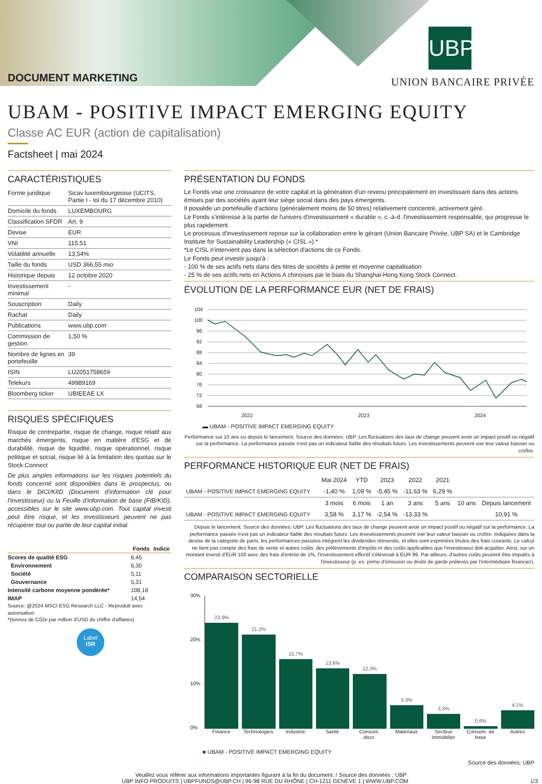DOCUMENT MARKETING
UBP
UNION BANCAIRE PRIVÉE
UBAM - POSITIVE IMPACT EMERGING EQUITY
Classe AC EUR (action de capitalisation)
Factsheet | mai 2024
CARACTÉRISTIQUES
| Forme juridique | Sicav luxembourgeoise (UCITS, Partie I - loi du 17 décembre 2010) |
| Domicile du fonds | LUXEMBOURG |
| Classification SFDR | Art. 9 |
| Devise | EUR |
| VNI | 115,51 |
| Volatilité annuelle | 13,54% |
| Taille du fonds | USD 366,55 mio |
| Historique depuis | 12 octobre 2020 |
| Investissement minimal | - |
| Souscription | Daily |
| Rachat | Daily |
| Publications | www.ubp.com |
| Commission de gestion | 1,50 % |
| Nombre de lignes en portefeuille | 39 |
| ISIN | LU2051758659 |
| Telekurs | 49989169 |
| Bloomberg ticker | UBIEEAE LX |
RISQUES SPÉCIFIQUES
Risque de contrepartie, risque de change, risque relatif aux marchés émergents, risque en matière d'ESG et de durabilité, risque de liquidité, risque opérationnel, risque politique et social, risque lié à la limitation des quotas sur le Stock Connect
De plus amples informations sur les risques potentiels du fonds concerné sont disponibles dans le prospectus, ou dans le DICI/KIID (Document d'information clé pour l'investisseur) ou la Feuille d'information de base (FIB/KID), accessibles sur le site www.ubp.com. Tout capital investi peut être risqué, et les investisseurs peuvent ne pas récupérer tout ou partie de leur capital initial.
| | Fonds | Indice |
| --- | --- | --- |
| Scores de qualité ESG | 6,45 | |
| Environnement | 6,30 | |
| Société | 5,11 | |
| Gouvernance | 5,31 | |
| Intensité carbone moyenne pondérée* | 108,18 | |
| IMAP | 14,54 | |
Source: @2024 MSCI ESG Research LLC - Reproduit avec autorisation.
*(tonnes de C02e par million d'USD de chiffre d'affaires)
Label
ISR
PRÉSENTATION DU FONDS
Le Fonds vise une croissance de votre capital et la génération d'un revenu principalement en investissant dans des actions émises par des sociétés ayant leur siège social dans des pays émergents.
Il possède un portefeuille d'actions (généralement moins de 50 titres) relativement concentré, activement géré.
Le Fonds s'intéresse à la partie de l'univers d'investissement « durable », c.-à-d. l'investissement responsable, qui progresse le plus rapidement.
Le processus d'investissement repose sur la collaboration entre le gérant (Union Bancaire Privée, UBP SA) et le Cambridge Institute for Sustainability Leadership (« CISL »).*
*Le CISL n'intervient pas dans la sélection d'actions de ce Fonds.
Le Fonds peut investir jusqu'à :
- 100 % de ses actifs nets dans des titres de sociétés à petite et moyenne capitalisation
- 25 % de ses actifs nets en Actions A chinoises par le biais du Shanghai-Hong Kong Stock Connect.
ÉVOLUTION DE LA PERFORMANCE EUR (NET DE FRAIS)
104
100
96
92
88
84
80
76
72
68
2022
2023
2024
▬ UBAM - POSITIVE IMPACT EMERGING EQUITY
Performance sur 10 ans ou depuis le lancement. Source des données: UBP. Les fluctuations des taux de change peuvent avoir un impact positif ou négatif sur la performance. La performance passée n'est pas un indicateur fiable des résultats futurs. Les investissements peuvent voir leur valeur baisser ou croître.
PERFORMANCE HISTORIQUE EUR (NET DE FRAIS)
| | Mai 2024 | YTD | 2023 | 2022 | 2021 | | |
| --- | --- | --- | --- | --- | --- | --- | --- |
| UBAM - POSITIVE IMPACT EMERGING EQUITY | -1,40 % | 1,09 % | -5,45 % | -11,63 % | 6,29 % | | |
| | 3 mois | 6 mois | 1 an | 3 ans | 5 ans | 10 ans | Depuis lancement |
| UBAM - POSITIVE IMPACT EMERGING EQUITY | 3,58 % | 3,17 % | -2,54 % | -13,33 % | | | 10,91 % |
Depuis le lancement. Source des données: UBP. Les fluctuations des taux de change peuvent avoir un impact positif ou négatif sur la performance. La performance passée n'est pas un indicateur fiable des résultats futurs. Les investissements peuvent voir leur valeur baisser ou croître. Indiquées dans la devise de la catégorie de parts, les performances passées intègrent les dividendes réinvestis, et elles sont exprimées brutes des frais courants. Le calcul ne tient pas compte des frais de vente et autres coûts, des prélèvements d'impôts et des coûts applicables que l'investisseur doit acquitter. Ainsi, sur un montant investi d'EUR 100 avec des frais d'entrée de 1%, l'investissement effectif s'élèverait à EUR 99. Par ailleurs, d'autres coûts peuvent être imputés à l'investisseur (p. ex. prime d'émission ou droits de garde prélevés par l'intermédiaire financier).
COMPARAISON SECTORIELLE
30%
20%
10%
0%
23,9%
21,2%
15,7%
13,6%
12,3%
5,3%
3,3%
0,6%
4,1%
Finance Technologies Industrie Santé Consom. discr. Matériaux Secteur immobilier Consom. de base Autres
■ UBAM - POSITIVE IMPACT EMERGING EQUITY
Source des données: UBP
Veuillez vous référer aux informations importantes figurant à la fin du document. / Source des données : UBP
UBP INFO PRODUITS | UBPFUNDS@UBP.CH | 96-98 RUE DU RHÔNE | CH-1211 GENÈVE 1 | WWW.UBP.COM 1/3